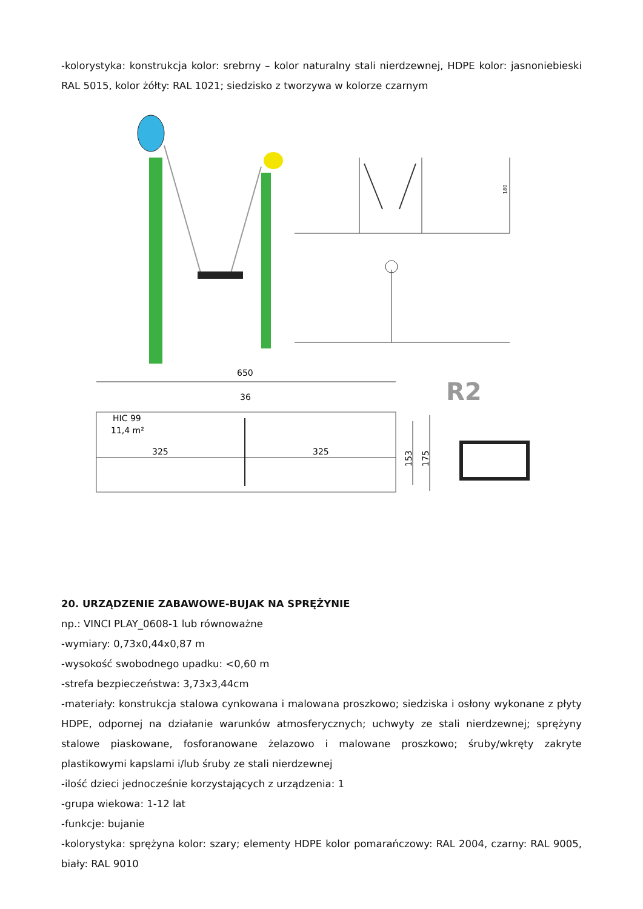-kolorystyka: konstrukcja kolor: srebrny – kolor naturalny stali nierdzewnej, HDPE kolor: jasnoniebieski RAL 5015, kolor żółty: RAL 1021; siedzisko z tworzywa w kolorze czarnym
180
650
36
HIC 99
11,4 m²
325
325
153
175
R2
20. URZĄDZENIE ZABAWOWE-BUJAK NA SPRĘŻYNIE
np.: VINCI PLAY_0608-1 lub równoważne
-wymiary: 0,73x0,44x0,87 m
-wysokość swobodnego upadku: <0,60 m
-strefa bezpieczeństwa: 3,73x3,44cm
-materiały: konstrukcja stalowa cynkowana i malowana proszkowo; siedziska i osłony wykonane z płyty HDPE, odpornej na działanie warunków atmosferycznych; uchwyty ze stali nierdzewnej; sprężyny stalowe piaskowane, fosforanowane żelazowo i malowane proszkowo; śruby/wkręty zakryte plastikowymi kapslami i/lub śruby ze stali nierdzewnej
-ilość dzieci jednocześnie korzystających z urządzenia: 1
-grupa wiekowa: 1-12 lat
-funkcje: bujanie
-kolorystyka: sprężyna kolor: szary; elementy HDPE kolor pomarańczowy: RAL 2004, czarny: RAL 9005, biały: RAL 9010